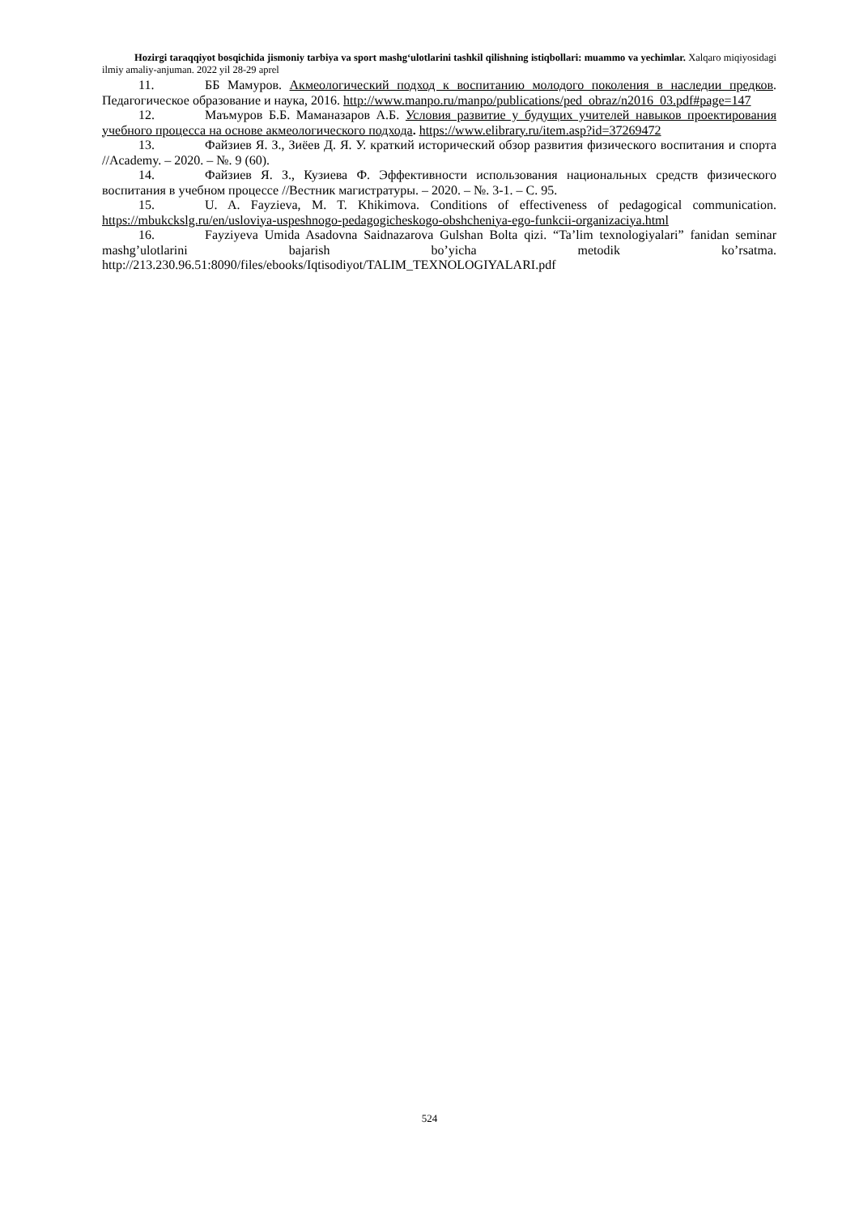Hozirgi taraqqiyot bosqichida jismoniy tarbiya va sport mashg‘ulotlarini tashkil qilishning istiqbollari: muammo va yechimlar. Xalqaro miqiyosidagi ilmiy amaliy-anjuman. 2022 yil 28-29 aprel
11. ББ Мамуров. Акмеологический подход к воспитанию молодого поколения в наследии предков. Педагогическое образование и наука, 2016. http://www.manpo.ru/manpo/publications/ped_obraz/n2016_03.pdf#page=147
12. Маъмуров Б.Б. Маманазаров А.Б. Условия развитие у будущих учителей навыков проектирования учебного процесса на основе акмеологического подхода. https://www.elibrary.ru/item.asp?id=37269472
13. Файзиев Я. З., Зиёев Д. Я. У. краткий исторический обзор развития физического воспитания и спорта //Academy. – 2020. – №. 9 (60).
14. Файзиев Я. З., Кузиева Ф. Эффективности использования национальных средств физического воспитания в учебном процессе //Вестник магистратуры. – 2020. – №. 3-1. – С. 95.
15. U. A. Fayzieva, M. T. Khikimova. Conditions of effectiveness of pedagogical communication. https://mbukckslg.ru/en/usloviya-uspeshnogo-pedagogicheskogo-obshcheniya-ego-funkcii-organizaciya.html
16. Fayziyeva Umida Asadovna Saidnazarova Gulshan Bolta qizi. “Ta’lim texnologiyalari” fanidan seminar mashg’ulotlarini bajarish bo’yicha metodik ko’rsatma. http://213.230.96.51:8090/files/ebooks/Iqtisodiyot/TALIM_TEXNOLOGIYALARI.pdf
524